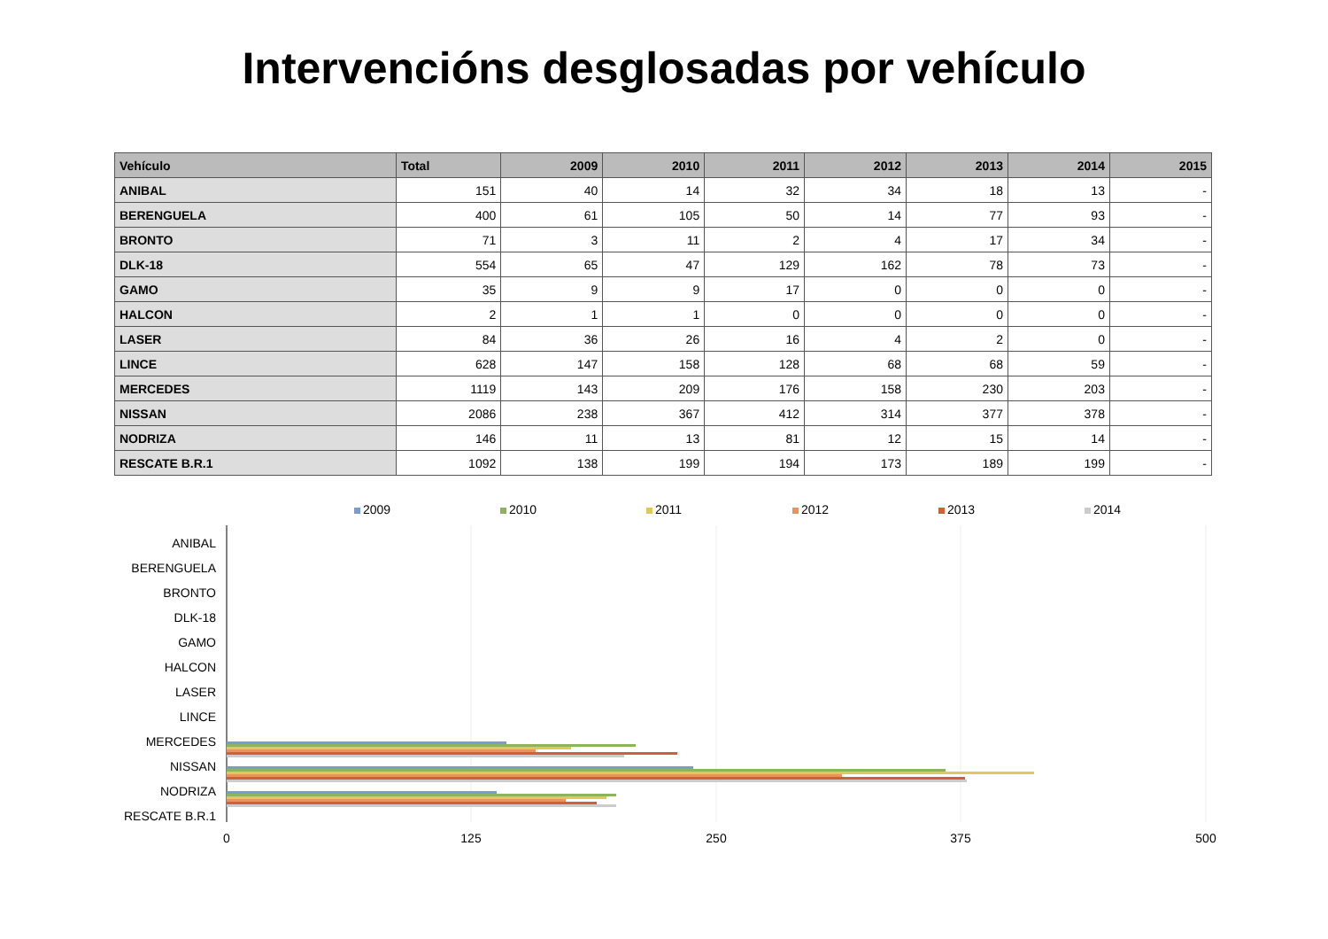Intervencións desglosadas por vehículo
| Vehículo | Total | 2009 | 2010 | 2011 | 2012 | 2013 | 2014 | 2015 |
| --- | --- | --- | --- | --- | --- | --- | --- | --- |
| ANIBAL | 151 | 40 | 14 | 32 | 34 | 18 | 13 | - |
| BERENGUELA | 400 | 61 | 105 | 50 | 14 | 77 | 93 | - |
| BRONTO | 71 | 3 | 11 | 2 | 4 | 17 | 34 | - |
| DLK-18 | 554 | 65 | 47 | 129 | 162 | 78 | 73 | - |
| GAMO | 35 | 9 | 9 | 17 | 0 | 0 | 0 | - |
| HALCON | 2 | 1 | 1 | 0 | 0 | 0 | 0 | - |
| LASER | 84 | 36 | 26 | 16 | 4 | 2 | 0 | - |
| LINCE | 628 | 147 | 158 | 128 | 68 | 68 | 59 | - |
| MERCEDES | 1119 | 143 | 209 | 176 | 158 | 230 | 203 | - |
| NISSAN | 2086 | 238 | 367 | 412 | 314 | 377 | 378 | - |
| NODRIZA | 146 | 11 | 13 | 81 | 12 | 15 | 14 | - |
| RESCATE B.R.1 | 1092 | 138 | 199 | 194 | 173 | 189 | 199 | - |
2009 2010 2011 2012 2013 2014
ANIBAL
BERENGUELA
BRONTO
DLK-18
GAMO
HALCON
LASER
LINCE
MERCEDES
NISSAN
NODRIZA
RESCATE B.R.1
0
125
250
375
500